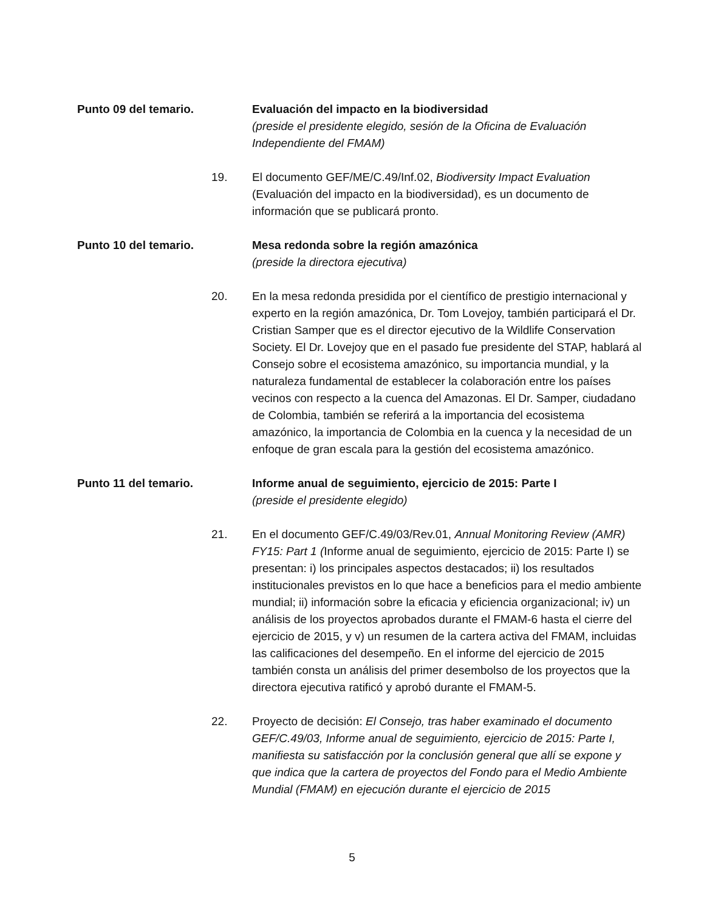Punto 09 del temario. Evaluación del impacto en la biodiversidad
(preside el presidente elegido, sesión de la Oficina de Evaluación Independiente del FMAM)
19. El documento GEF/ME/C.49/Inf.02, Biodiversity Impact Evaluation (Evaluación del impacto en la biodiversidad), es un documento de información que se publicará pronto.
Punto 10 del temario. Mesa redonda sobre la región amazónica
(preside la directora ejecutiva)
20. En la mesa redonda presidida por el científico de prestigio internacional y experto en la región amazónica, Dr. Tom Lovejoy, también participará el Dr. Cristian Samper que es el director ejecutivo de la Wildlife Conservation Society. El Dr. Lovejoy que en el pasado fue presidente del STAP, hablará al Consejo sobre el ecosistema amazónico, su importancia mundial, y la naturaleza fundamental de establecer la colaboración entre los países vecinos con respecto a la cuenca del Amazonas. El Dr. Samper, ciudadano de Colombia, también se referirá a la importancia del ecosistema amazónico, la importancia de Colombia en la cuenca y la necesidad de un enfoque de gran escala para la gestión del ecosistema amazónico.
Punto 11 del temario. Informe anual de seguimiento, ejercicio de 2015: Parte I
(preside el presidente elegido)
21. En el documento GEF/C.49/03/Rev.01, Annual Monitoring Review (AMR) FY15: Part 1 (Informe anual de seguimiento, ejercicio de 2015: Parte I) se presentan: i) los principales aspectos destacados; ii) los resultados institucionales previstos en lo que hace a beneficios para el medio ambiente mundial; ii) información sobre la eficacia y eficiencia organizacional; iv) un análisis de los proyectos aprobados durante el FMAM-6 hasta el cierre del ejercicio de 2015, y v) un resumen de la cartera activa del FMAM, incluidas las calificaciones del desempeño. En el informe del ejercicio de 2015 también consta un análisis del primer desembolso de los proyectos que la directora ejecutiva ratificó y aprobó durante el FMAM-5.
22. Proyecto de decisión: El Consejo, tras haber examinado el documento GEF/C.49/03, Informe anual de seguimiento, ejercicio de 2015: Parte I, manifiesta su satisfacción por la conclusión general que allí se expone y que indica que la cartera de proyectos del Fondo para el Medio Ambiente Mundial (FMAM) en ejecución durante el ejercicio de 2015
5